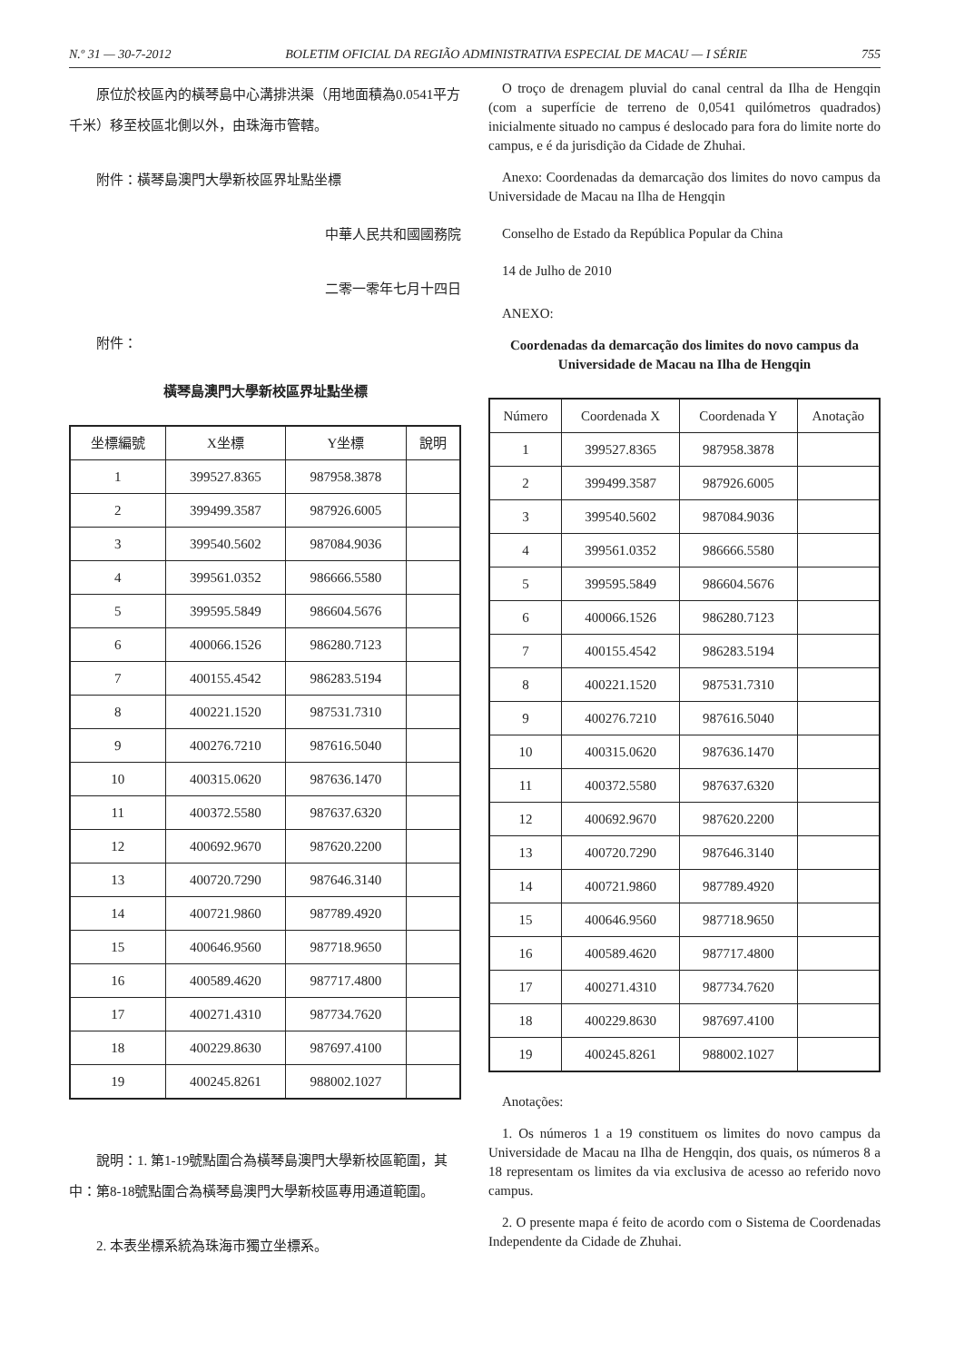N.º 31 — 30-7-2012 BOLETIM OFICIAL DA REGIÃO ADMINISTRATIVA ESPECIAL DE MACAU — I SÉRIE 755
原位於校區內的橫琴島中心溝排洪渠（用地面積為0.0541平方千米）移至校區北側以外，由珠海市管轄。
附件：橫琴島澳門大學新校區界址點坐標
中華人民共和國國務院
二零一零年七月十四日
附件：
橫琴島澳門大學新校區界址點坐標
| 坐標編號 | X坐標 | Y坐標 | 說明 |
| --- | --- | --- | --- |
| 1 | 399527.8365 | 987958.3878 | |
| 2 | 399499.3587 | 987926.6005 | |
| 3 | 399540.5602 | 987084.9036 | |
| 4 | 399561.0352 | 986666.5580 | |
| 5 | 399595.5849 | 986604.5676 | |
| 6 | 400066.1526 | 986280.7123 | |
| 7 | 400155.4542 | 986283.5194 | |
| 8 | 400221.1520 | 987531.7310 | |
| 9 | 400276.7210 | 987616.5040 | |
| 10 | 400315.0620 | 987636.1470 | |
| 11 | 400372.5580 | 987637.6320 | |
| 12 | 400692.9670 | 987620.2200 | |
| 13 | 400720.7290 | 987646.3140 | |
| 14 | 400721.9860 | 987789.4920 | |
| 15 | 400646.9560 | 987718.9650 | |
| 16 | 400589.4620 | 987717.4800 | |
| 17 | 400271.4310 | 987734.7620 | |
| 18 | 400229.8630 | 987697.4100 | |
| 19 | 400245.8261 | 988002.1027 | |
說明：1. 第1-19號點圍合為橫琴島澳門大學新校區範圍，其中：第8-18號點圍合為橫琴島澳門大學新校區專用通道範圍。
2. 本表坐標系統為珠海市獨立坐標系。
O troço de drenagem pluvial do canal central da Ilha de Hengqin (com a superfície de terreno de 0,0541 quilómetros quadrados) inicialmente situado no campus é deslocado para fora do limite norte do campus, e é da jurisdição da Cidade de Zhuhai.
Anexo: Coordenadas da demarcação dos limites do novo campus da Universidade de Macau na Ilha de Hengqin
Conselho de Estado da República Popular da China
14 de Julho de 2010
ANEXO:
Coordenadas da demarcação dos limites do novo campus da Universidade de Macau na Ilha de Hengqin
| Número | Coordenada X | Coordenada Y | Anotação |
| --- | --- | --- | --- |
| 1 | 399527.8365 | 987958.3878 | |
| 2 | 399499.3587 | 987926.6005 | |
| 3 | 399540.5602 | 987084.9036 | |
| 4 | 399561.0352 | 986666.5580 | |
| 5 | 399595.5849 | 986604.5676 | |
| 6 | 400066.1526 | 986280.7123 | |
| 7 | 400155.4542 | 986283.5194 | |
| 8 | 400221.1520 | 987531.7310 | |
| 9 | 400276.7210 | 987616.5040 | |
| 10 | 400315.0620 | 987636.1470 | |
| 11 | 400372.5580 | 987637.6320 | |
| 12 | 400692.9670 | 987620.2200 | |
| 13 | 400720.7290 | 987646.3140 | |
| 14 | 400721.9860 | 987789.4920 | |
| 15 | 400646.9560 | 987718.9650 | |
| 16 | 400589.4620 | 987717.4800 | |
| 17 | 400271.4310 | 987734.7620 | |
| 18 | 400229.8630 | 987697.4100 | |
| 19 | 400245.8261 | 988002.1027 | |
Anotações:
1. Os números 1 a 19 constituem os limites do novo campus da Universidade de Macau na Ilha de Hengqin, dos quais, os números 8 a 18 representam os limites da via exclusiva de acesso ao referido novo campus.
2. O presente mapa é feito de acordo com o Sistema de Coordenadas Independente da Cidade de Zhuhai.